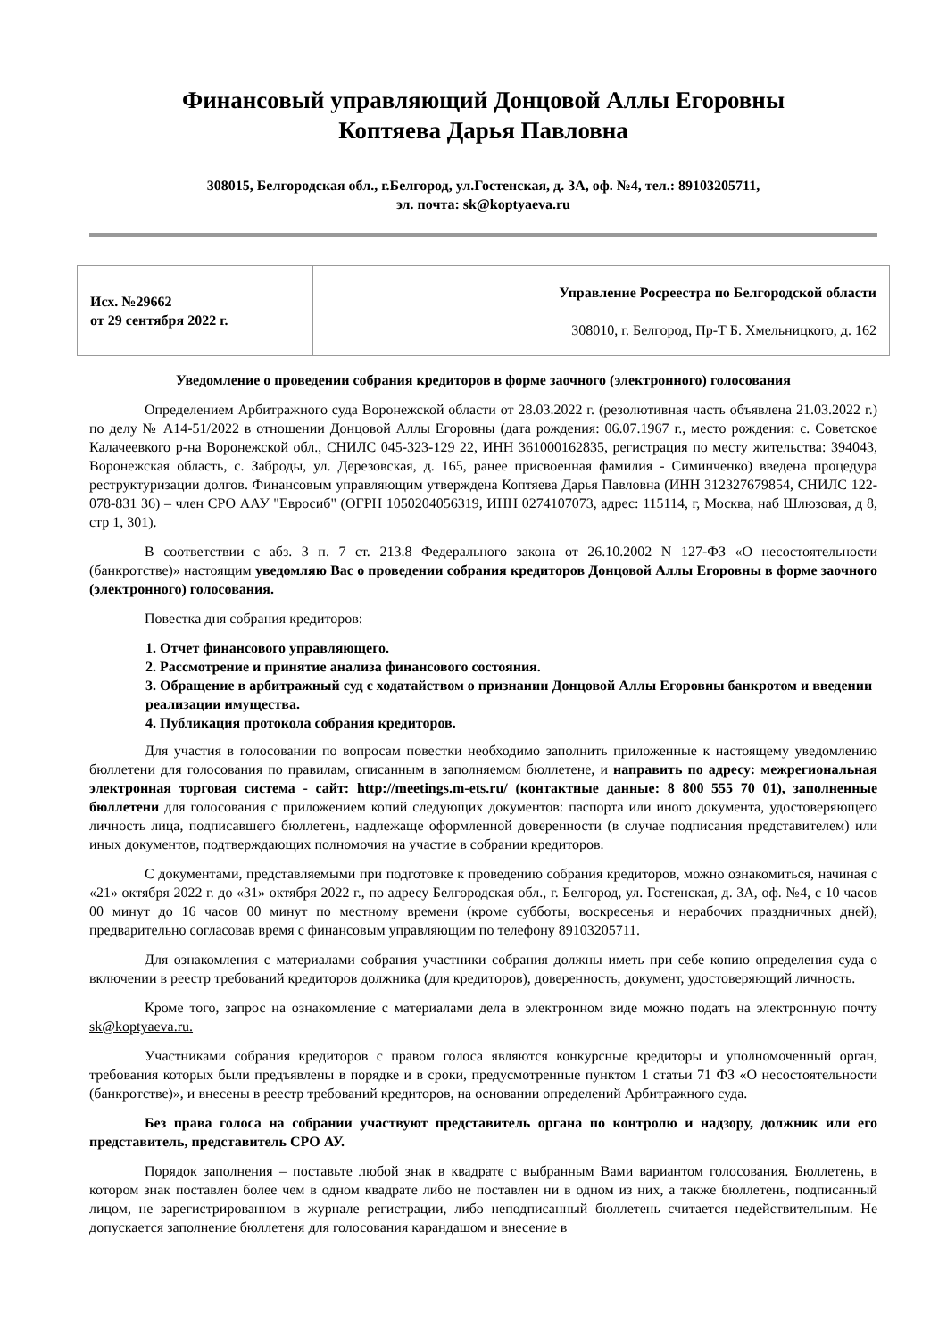Финансовый управляющий Донцовой Аллы Егоровны
Коптяева Дарья Павловна
308015, Белгородская обл., г.Белгород, ул.Гостенская, д. 3А, оф. №4, тел.: 89103205711,
эл. почта: sk@koptyaeva.ru
| Исх. №29662 от 29 сентября 2022 г. | Управление Росреестра по Белгородской области 308010, г. Белгород, Пр-Т Б. Хмельницкого, д. 162 |
Уведомление о проведении собрания кредиторов в форме заочного (электронного) голосования
Определением Арбитражного суда Воронежской области от 28.03.2022 г. (резолютивная часть объявлена 21.03.2022 г.) по делу № А14-51/2022 в отношении Донцовой Аллы Егоровны (дата рождения: 06.07.1967 г., место рождения: с. Советское Калачеевкого р-на Воронежской обл., СНИЛС 045-323-129 22, ИНН 361000162835, регистрация по месту жительства: 394043, Воронежская область, с. Заброды, ул. Дерезовская, д. 165, ранее присвоенная фамилия - Симинченко) введена процедура реструктуризации долгов. Финансовым управляющим утверждена Коптяева Дарья Павловна (ИНН 312327679854, СНИЛС 122-078-831 36) – член СРО ААУ "Евросиб" (ОГРН 1050204056319, ИНН 0274107073, адрес: 115114, г, Москва, наб Шлюзовая, д 8, стр 1, 301).
В соответствии с абз. 3 п. 7 ст. 213.8 Федерального закона от 26.10.2002 N 127-ФЗ «О несостоятельности (банкротстве)» настоящим уведомляю Вас о проведении собрания кредиторов Донцовой Аллы Егоровны в форме заочного (электронного) голосования.
Повестка дня собрания кредиторов:
1. Отчет финансового управляющего.
2. Рассмотрение и принятие анализа финансового состояния.
3. Обращение в арбитражный суд с ходатайством о признании Донцовой Аллы Егоровны банкротом и введении реализации имущества.
4. Публикация протокола собрания кредиторов.
Для участия в голосовании по вопросам повестки необходимо заполнить приложенные к настоящему уведомлению бюллетени для голосования по правилам, описанным в заполняемом бюллетене, и направить по адресу: межрегиональная электронная торговая система - сайт: http://meetings.m-ets.ru/ (контактные данные: 8 800 555 70 01), заполненные бюллетени для голосования с приложением копий следующих документов: паспорта или иного документа, удостоверяющего личность лица, подписавшего бюллетень, надлежаще оформленной доверенности (в случае подписания представителем) или иных документов, подтверждающих полномочия на участие в собрании кредиторов.
С документами, представляемыми при подготовке к проведению собрания кредиторов, можно ознакомиться, начиная с «21» октября 2022 г. до «31» октября 2022 г., по адресу Белгородская обл., г. Белгород, ул. Гостенская, д. 3А, оф. №4, с 10 часов 00 минут до 16 часов 00 минут по местному времени (кроме субботы, воскресенья и нерабочих праздничных дней), предварительно согласовав время с финансовым управляющим по телефону 89103205711.
Для ознакомления с материалами собрания участники собрания должны иметь при себе копию определения суда о включении в реестр требований кредиторов должника (для кредиторов), доверенность, документ, удостоверяющий личность.
Кроме того, запрос на ознакомление с материалами дела в электронном виде можно подать на электронную почту sk@koptyaeva.ru.
Участниками собрания кредиторов с правом голоса являются конкурсные кредиторы и уполномоченный орган, требования которых были предъявлены в порядке и в сроки, предусмотренные пунктом 1 статьи 71 ФЗ «О несостоятельности (банкротстве)», и внесены в реестр требований кредиторов, на основании определений Арбитражного суда.
Без права голоса на собрании участвуют представитель органа по контролю и надзору, должник или его представитель, представитель СРО АУ.
Порядок заполнения – поставьте любой знак в квадрате с выбранным Вами вариантом голосования. Бюллетень, в котором знак поставлен более чем в одном квадрате либо не поставлен ни в одном из них, а также бюллетень, подписанный лицом, не зарегистрированном в журнале регистрации, либо неподписанный бюллетень считается недействительным. Не допускается заполнение бюллетеня для голосования карандашом и внесение в